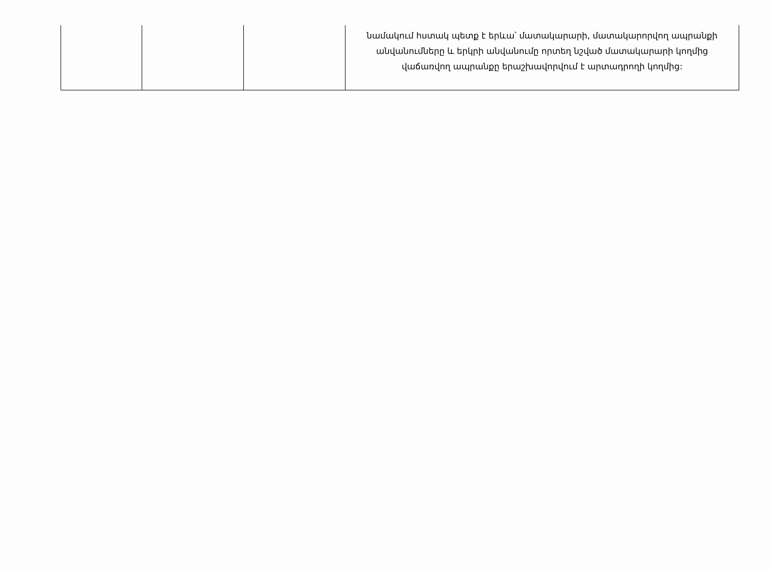| | | | նամակում հստակ պետք է երևա՝ մատակարարի, մատակարորվող ապրանքի անվանումները և երկրի անվանումը որտեղ նշված մատակարարի կողմից վաճառվող ապրանքը երաշխավորվում է արտադրողի կողմից: |